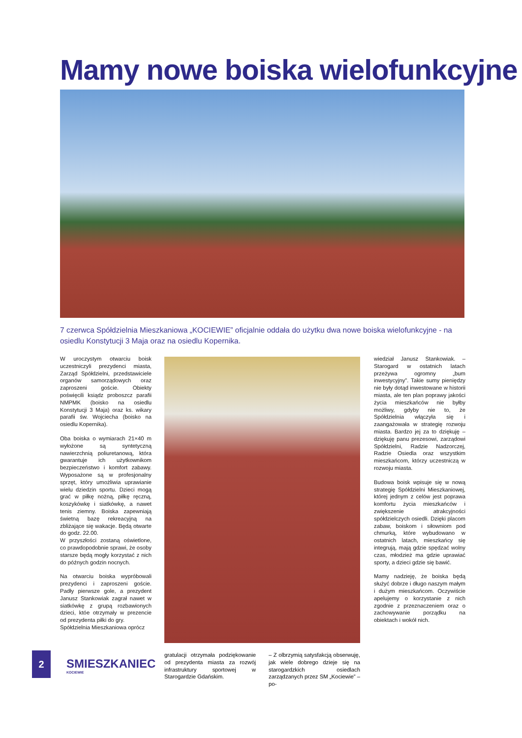Mamy nowe boiska wielofunkcyjne
7 czerwca Spółdzielnia Mieszkaniowa „KOCIEWIE” oficjalnie oddała do użytku dwa nowe boiska wielofunkcyjne - na osiedlu Konstytucji 3 Maja oraz na osiedlu Kopernika.
W uroczystym otwarciu boisk uczestniczyli prezydenci miasta, Zarząd Spółdzielni, przedstawiciele organów samorządowych oraz zaproszeni goście. Obiekty poświęcili ksiądz proboszcz parafii NMPMK (boisko na osiedlu Konstytucji 3 Maja) oraz ks. wikary parafii św. Wojciecha (boisko na osiedlu Kopernika).
Oba boiska o wymiarach 21×40 m wyłożone są syntetyczną nawierzchnią poliuretanową, która gwarantuje ich użytkownikom bezpieczeństwo i komfort zabawy. Wyposażone są w profesjonalny sprzęt, który umożliwia uprawianie wielu dziedzin sportu. Dzieci mogą grać w piłkę nożną, piłkę ręczną, koszykówkę i siatkówkę, a nawet tenis ziemny. Boiska zapewniają świetną bazę rekreacyjną na zbliżające się wakacje. Będą otwarte do godz. 22.00.
W przyszłości zostaną oświetlone, co prawdopodobnie sprawi, że osoby starsze będą mogły korzystać z nich do późnych godzin nocnych.
Na otwarciu boiska wypróbowali prezydenci i zaproszeni goście. Padły pierwsze gole, a prezydent Janusz Stankowiak zagrał nawet w siatkówkę z grupą rozbawionych dzieci, któe otrzymały w prezencie od prezydenta piłki do gry.
Spółdzielnia Mieszkaniowa oprócz
gratulacji otrzymała podziękowanie od prezydenta miasta za rozwój infrastruktury sportowej w Starogardzie Gdańskim.
– Z olbrzymią satysfakcją obserwuję, jak wiele dobrego dzieje się na starogardzkich osiedlach zarządzanych przez SM „Kociewie” – po-
wiedział Janusz Stankowiak. – Starogard w ostatnich latach przeżywa ogromny „bum inwestycyjny”. Takie sumy pieniędzy nie były dotąd inwestowane w historii miasta, ale ten plan poprawy jakości życia mieszkańców nie byłby możliwy, gdyby nie to, że Spółdzielnia włączyła się i zaangażowała w strategię rozwoju miasta. Bardzo jej za to dziękuję – dziękuję panu prezesowi, zarządowi Spółdzielni, Radzie Nadzorczej, Radzie Osiedla oraz wszystkim mieszkańcom, którzy uczestniczą w rozwoju miasta.
Budowa boisk wpisuje się w nową strategię Spółdzielni Mieszkaniowej, której jednym z celów jest poprawa komfortu życia mieszkańców i zwiększenie atrakcyjności spółdzielczych osiedli. Dzięki placom zabaw, boiskom i siłowniom pod chmurką, które wybudowano w ostatnich latach, mieszkańcy się integrują, mają gdzie spędzać wolny czas, młodzież ma gdzie uprawiać sporty, a dzieci gdzie się bawić.
Mamy nadzieję, że boiska będą służyć dobrze i długo naszym małym i dużym mieszkańcom. Oczywiście apelujemy o korzystanie z nich zgodnie z przeznaczeniem oraz o zachowywanie porządku na obiektach i wokół nich.
2
SMIESZKANIEC
KOCIEWIE